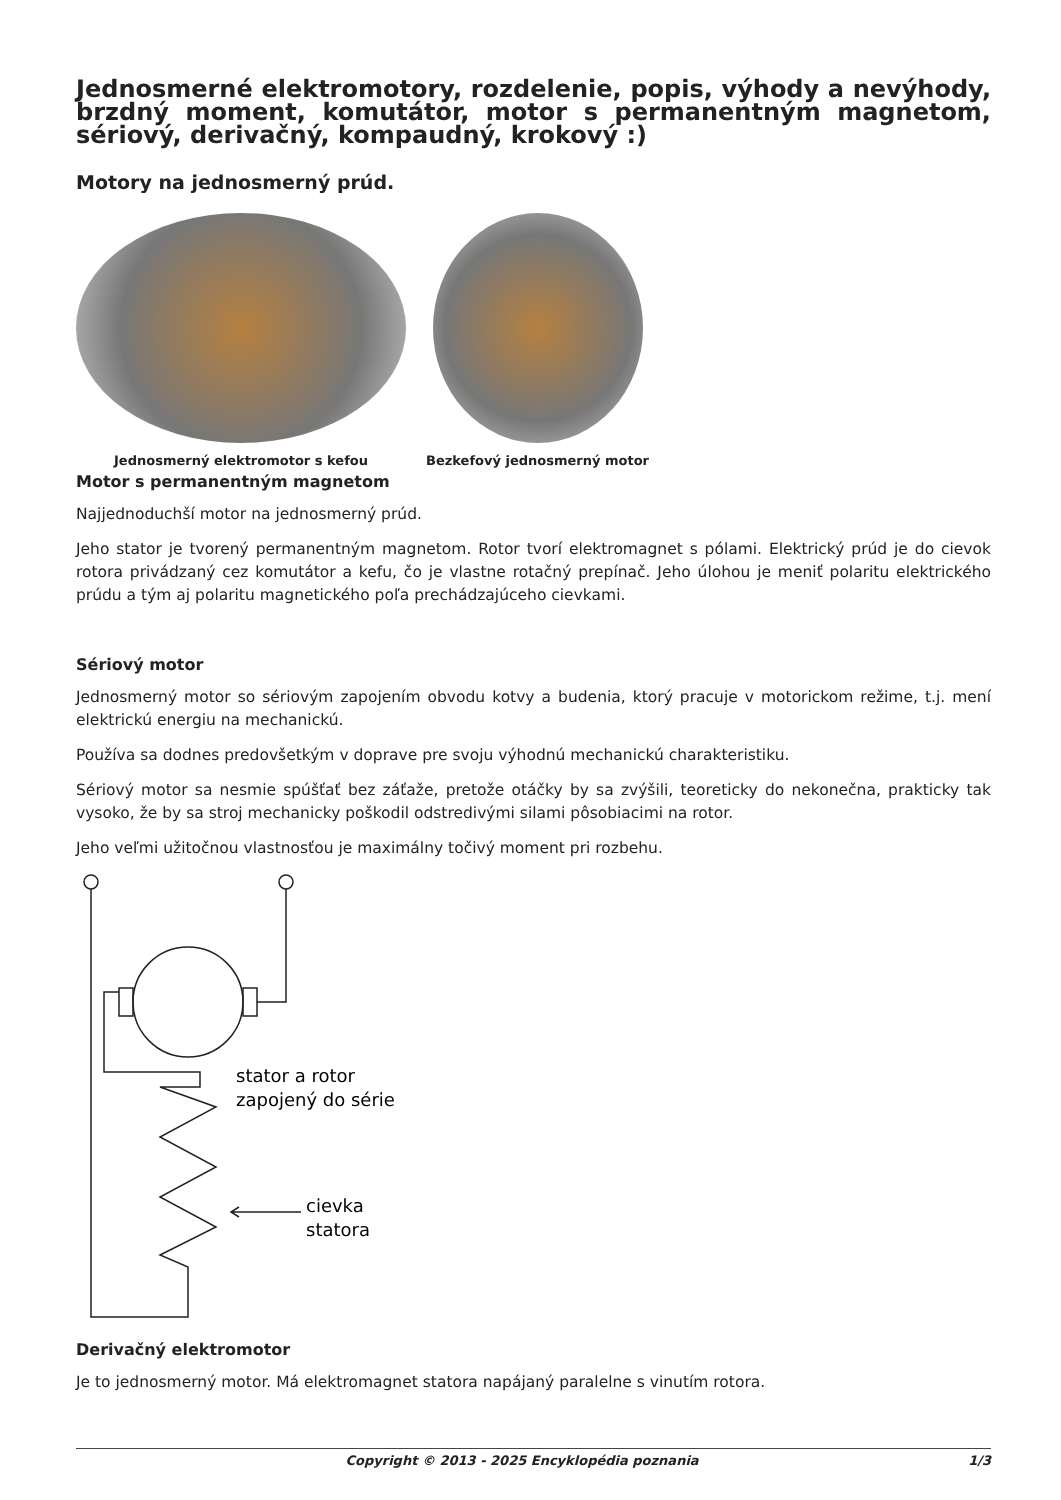Jednosmerné elektromotory, rozdelenie, popis, výhody a nevýhody, brzdný moment, komutátor, motor s permanentným magnetom, sériový, derivačný, kompaudný, krokový :)
Motory na jednosmerný prúd.
Jednosmerný elektromotor s kefou
Bezkefový jednosmerný motor
Motor s permanentným magnetom
Najjednoduchší motor na jednosmerný prúd.
Jeho stator je tvorený permanentným magnetom. Rotor tvorí elektromagnet s pólami. Elektrický prúd je do cievok rotora privádzaný cez komutátor a kefu, čo je vlastne rotačný prepínač. Jeho úlohou je meniť polaritu elektrického prúdu a tým aj polaritu magnetického poľa prechádzajúceho cievkami.
Sériový motor
Jednosmerný motor so sériovým zapojením obvodu kotvy a budenia, ktorý pracuje v motorickom režime, t.j. mení elektrickú energiu na mechanickú.
Používa sa dodnes predovšetkým v doprave pre svoju výhodnú mechanickú charakteristiku.
Sériový motor sa nesmie spúšťať bez záťaže, pretože otáčky by sa zvýšili, teoreticky do nekonečna, prakticky tak vysoko, že by sa stroj mechanicky poškodil odstredivými silami pôsobiacimi na rotor.
Jeho veľmi užitočnou vlastnosťou je maximálny točivý moment pri rozbehu.
stator a rotor
zapojený do série
cievka
statora
Derivačný elektromotor
Je to jednosmerný motor. Má elektromagnet statora napájaný paralelne s vinutím rotora.
Copyright © 2013 - 2025 Encyklopédia poznania 1/3